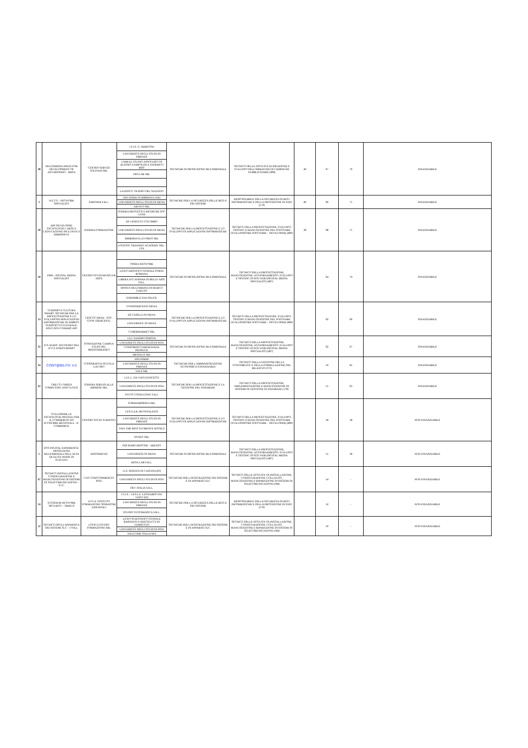| 38 | MULTIMEDIA IDEAS FOR DEVELOPMENT OF ADVERTISING - MIDA | CENTRO SERVIZI SOLDANI SRL | I.T.I.S. G. MARCONI | TECNICHE DI PRODUZIONE MULTIMEDIALE | TECNICO DELLE ATTIVITÀ DI IDEAZIONE E SVILUPPO DELL'IMMAGINE DI CAMPAGNE PUBBLICITARIE (208) | 40 | 67 | 76 | FINANZIABILE |
| | | | UNIVERSITÀ DEGLI STUDI DI FIRENZE | | | | | | |
| | | | UNREAL STUDIO ASSOCIATO DI ALESSIO ZAMPOLINI E FEDERICO BIFF | | | | | | |
| | | | DECLAR SRL | | | | | | |
| | | | LAJATICO: TEATRO DEL SILENZIO | | | | | | |
| 2 | N.E.T.S – NETWORK SPECIALIST | PARTNER S.R.L. | ISIS FERMI DI BIBBIENA (AR) | TECNICHE PER LA SICUREZZA DELLE RETI E DEI SISTEMI | RESPONSABILE DELLA SICUREZZA DI RETI INFORMATICHE E DELLA PROTEZIONE DI DATI (179) | 40 | 66 | 75 | FINANZIABILE |
| | | | UNIVERSITÀ DEGLI STUDI DI SIENA | | | | | | |
| | | | ARVIGO SRL | | | | | | |
| 20 | APP DEVELOPER: TECNOLOGIE L'ARTE E L'EDUCAZIONE INCLUSIVE E IMMERSIVE | ITINERA FORMAZIONE | ITINERA PROGETTI E RICERCHE SOC COOP | TECNICHE PER LA PROGETTAZIONE E LO SVILUPPO DI APPLICAZIONI INFORMATICHE | TECNICO DELLA PROGETTAZIONE, SVILUPPO, TESTING E MANUTENZIONE DEL SOFTWARE (SVILUPPATORE SOFTWARE – DEVELOPER) (489) | 38 | 68 | 75 | FINANZIABILE |
| | | | IIS VESPUCCI COLOMBO | | | | | | |
| | | | UNIVERSITÀ DEGLI STUDI DI SIENA | | | | | | |
| | | | IMMERSIVA LIVORNO SRL | | | | | | |
| | | | LOGISTIC TRAINING ACADEMY SRL - LTA | | | | | | |
| 10 | DMS - DIGITAL MEDIA SPECIALIST | CENTRO STUDI MUSICA & ARTE | | TECNICHE DI PRODUZIONE MULTIMEDIALE | TECNICO DELLA PROGETTAZIONE, MANUTENZIONE, AGGIORNAMENTO, SVILUPPO E TESTING DI SITI WEB (DIGITAL MEDIA SPECIALIST) (487) | | 64 | 74 | FINANZIABILE |
| | | | OPERA NETWORK | | | | | | |
| | | | LICEO ARTISTICO STATALE PORTA ROMANA | | | | | | |
| | | | LIBERA ACCADEMIA DI BELLE ARTI S.R.L. | | | | | | |
| | | | MODUS MULTIMEDIA DI MARCO CAPUTO | | | | | | |
| | | | ENSEMBLE SAN FELICE | | | | | | |
| 13 | TURISMO E CULTURA SMART: TECNICHE PER LA PROGETTAZIONE E LO SVILUPPODI APPLICAZIONI INFORMATICHE IN AMBITO TURISTICO-CULTURALE-EDUCATIVO SMART.APP | CESCOT SIENA - SOC. COOP. ESERCENTI. | CONFESERCENTI SIENA | TECNICHE PER LA PROGETTAZIONE E LO SVILUPPO DI APPLICAZIONI INFORMATICHE | TECNICO DELLA PROGETTAZIONE, SVILUPPO, TESTING E MANUTENZIONE DEL SOFTWARE (SVILUPPATORE SOFTWARE – DEVELOPER) (489) | | 62 | 69 | FINANZIABILE |
| | | | IIS CASELLI DI SIENA | | | | | | |
| | | | UNIVERSITA' DI SIENA | | | | | | |
| | | | CYBERMARKET SRL | | | | | | |
| 32 | ICT-AGRIT: INCONTRO TRA ICT E AGRITURISMO | FONDAZIONE CAMPUS STUDI DEL MEDITERRANEO | I.S.I. SANDRO PERTINI | TECNICHE DI PRODUZIONE MULTIMEDIALE | TECNICO DELLA PROGETTAZIONE, MANUTENZIONE, AGGIORNAMENTO, SVILUPPO E TESTING DI SITI WEB (DIGITAL MEDIA SPECIALIST) (487) | | 62 | 67 | FINANZIABILE |
| | | | UNIVERSITÀ DEGLI STUDI DI PISA | | | | | | |
| | | | CONSORZIO GARFAGNANA PRODUCE | | | | | | |
| | | | MEDIAUS SRL | | | | | | |
| 34 | CONT@BILITA' 4.0 | COOPERATIVA SCUOLA LAVORO | IISS FERMI | TECNICHE PER L'AMMINISTRAZIONE ECONOMICA-FINANZIARIA | TECNICO DELLA GESTIONE DELLA CONTABILITA' E DELLA FORMULAZIONE DEL BILANCIO (373) | | 59 | 65 | FINANZIABILE |
| | | | UNIVERSITÀ DEGLI STUDI DI FIRENZE | | | | | | |
| | | | VALE SRL | | | | | | |
| 42 | GRE.CO: GREEN COMPUTING AND CLOUD | ITINERA SERVIZI ALLE IMPRESE SRL | I.I.S. L. DA VINCI-FASCETTI | TECNICHE PER LA PROGETTAZIONE E LA GESTIONE DEL DATABASE | TECNICO DELLA PROGETTAZIONE, IMPLEMENTAZIONE E MANUTENZIONE DI SISTEMI DI GESTIONE DI DATABASE (178) | | 55 | 63 | FINANZIABILE |
| | | | UNIVERSITÀ DEGLI STUDI DI PISA | | | | | | |
| | | | PIVOT CONSULTING S.R.L | | | | | | |
| 31 | SVILUPPARE LE TECNOLOGIE DIGITALI PER IL COMMERCIO ED ECONOMIE REGIONALI – E-COMMERCE | CENTRO STUDI TURISTICI | FORMAIMPRESA SRL | TECNICHE PER LA PROGETTAZIONE E LO SVILUPPO DI APPLICAZIONI INFORMATICHE | TECNICO DELLA PROGETTAZIONE, SVILUPPO, TESTING E MANUTENZIONE DEL SOFTWARE (SVILUPPATORE SOFTWARE – DEVELOPER) (489) | | 58 | 58 | NON FINANZIABILE |
| | | | I.P.S.S.A.R. BUONTALENTI | | | | | | |
| | | | UNIVERSITÀ DEGLI STUDI DI FIRENZE | | | | | | |
| | | | WHY THE BEST FLORENCE HOTELS | | | | | | |
| | | | DGNET SRL | | | | | | |
| 5 | IFTS DIGITAL EXPERIENCE- PRODUZIONI MULTIMEDIALI DELL'ALTA QUALITA' MADE IN TUSCANY | ASSOSERVIZI | ISIS MARGARITONE - AREZZO | TECNICHE DI PRODUZIONE MULTIMEDIALE | TECNICO DELLA PROGETTAZIONE, MANUTENZIONE, AGGIORNAMENTO, SVILUPPO E TESTING DI SITI WEB (DIGITAL MEDIA SPECIALIST) (487) | | 55 | 58 | NON FINANZIABILE |
| | | | UNIVERSITA DI SIENA | | | | | | |
| | | | HETA LAB S.R.L. | | | | | | |
| 47 | TECNICO INSTALLAZIONE CONFIGURAZIONE E MANUTENZIONE DI SISTEMI DI TELECOMUNICAZIONI – T.I.C. | CAT CONFCOMMERCIO PISA | I.I.S. PESENTI DI CASCINA (PI) | TECNICHE PER L'INTEGRAZIONE DEI SISTEMI E DI APPARATI TLC | TECNICO DELLE ATTIVITA' DI INSTALLAZIONE, CONFIGURAZIONE, COLLAUDO, MANUTENZIONE E RIPARAZIONE DI SISTEMI DI TELECOMUNICAZIONI (184) | | 54 | - | NON FINANZIABILE |
| | | | UNIVERSITÀ DEGLI STUDI DI PISA | | | | | | |
| | | | DEV ITALIA S.R.L. | | | | | | |
| 24 | SYSTEM & NETWORK SECURITY – SHIELD | I.F.O.A. ISTITUTO FORMAZIONE OPERATORI AZIENDALI | I.T.I.S. - I.P.S.I.A. 'LEONARDO DA VINCI' (FI) | TECNICHE PER LA SICUREZZA DELLE RETI E DEI SISTEMI | RESPONSABILE DELLA SICUREZZA DI RETI INFORMATICHE E DELLA PROTEZIONE DI DATI (179) | | 52 | - | NON FINANZIABILE |
| | | | UNIVERSITÀ DEGLI STUDI DI FIRENZE | | | | | | |
| | | | STUDIO SYSTEMATICA S.R.L. | | | | | | |
| 52 | TECNICO DEGLI APPARATI E DEI SISTEMI TLC – I WILL | LOGICA STUDIO FORMAZIONE SRL | LICEO SCIENTIFICO STATALE BARSANTI E MATTEUCCI DI VIAREGGIO | TECNICHE PER L'INTEGRAZIONE DEI SISTEMI E DI APPARATI TLC | TECNICO DELLE ATTIVITA' DI INSTALLAZIONE, CONFIGURAZIONE, COLLAUDO, MANUTENZIONE E RIPARAZIONE DI SISTEMI DI TELECOMUNICAZIONI (184) | | 50 | - | NON FINANZIABILE |
| | | | UNIVERSITÀ DEGLI STUDI DI PISA | | | | | | |
| | | | WELCOME ITALIA SPA | | | | | | |